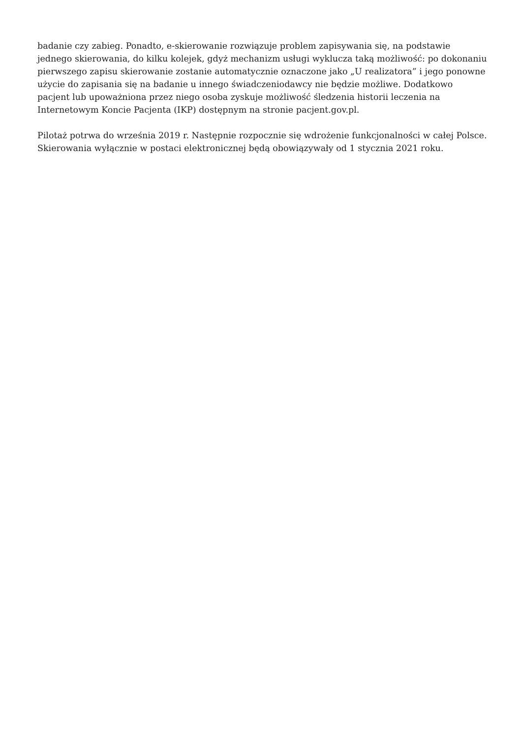badanie czy zabieg. Ponadto, e-skierowanie rozwiązuje problem zapisywania się, na podstawie jednego skierowania, do kilku kolejek, gdyż mechanizm usługi wyklucza taką możliwość: po dokonaniu pierwszego zapisu skierowanie zostanie automatycznie oznaczone jako „U realizatora” i jego ponowne użycie do zapisania się na badanie u innego świadczeniodawcy nie będzie możliwe. Dodatkowo pacjent lub upoważniona przez niego osoba zyskuje możliwość śledzenia historii leczenia na Internetowym Koncie Pacjenta (IKP) dostępnym na stronie pacjent.gov.pl.
Pilotaż potrwa do września 2019 r. Następnie rozpocznie się wdrożenie funkcjonalności w całej Polsce. Skierowania wyłącznie w postaci elektronicznej będą obowiązywały od 1 stycznia 2021 roku.